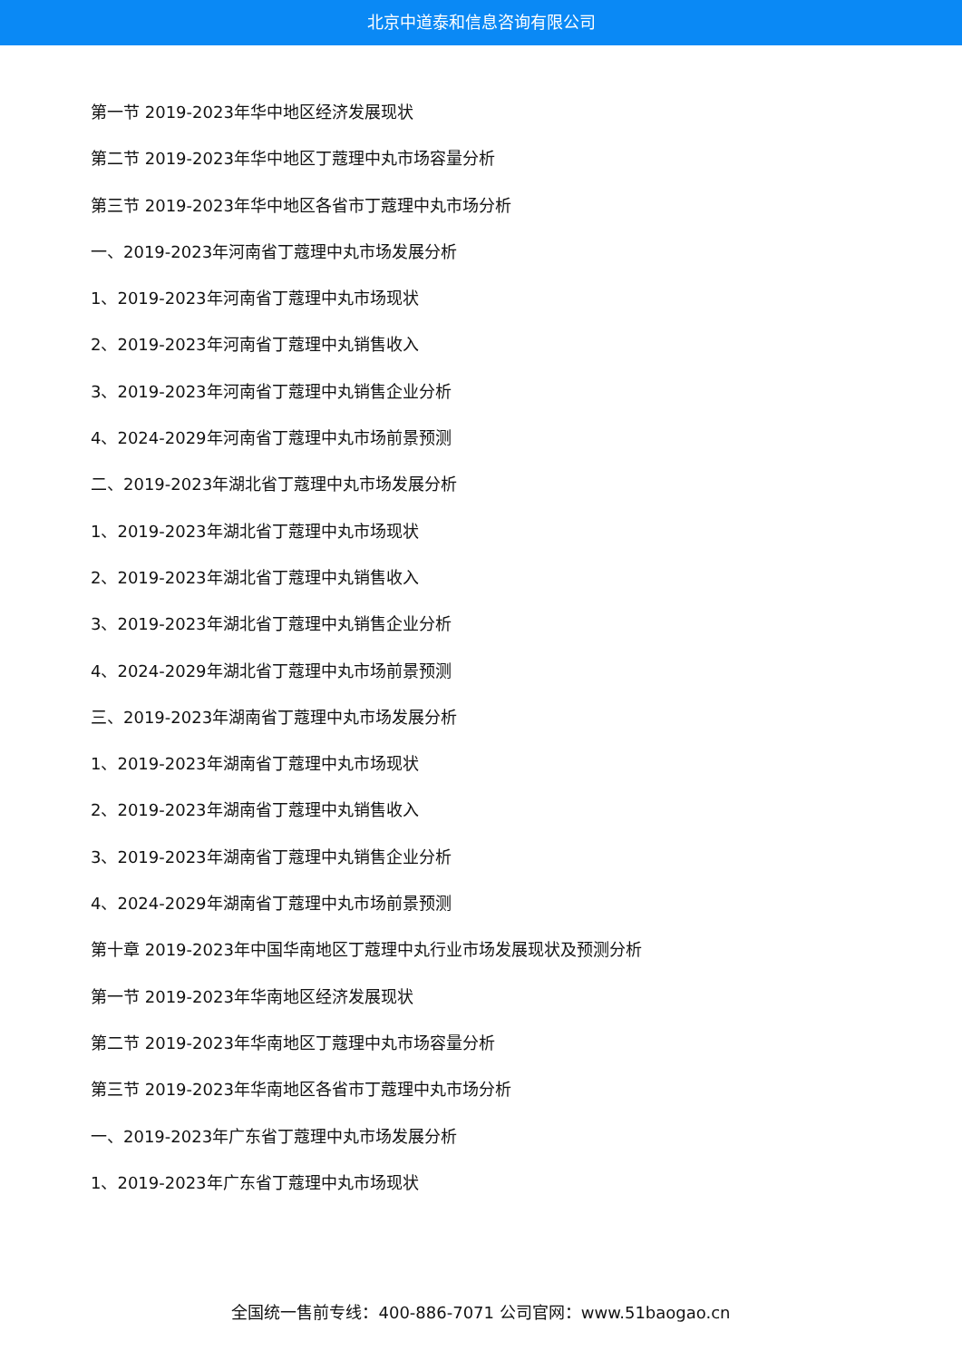北京中道泰和信息咨询有限公司
第一节 2019-2023年华中地区经济发展现状
第二节 2019-2023年华中地区丁蔻理中丸市场容量分析
第三节 2019-2023年华中地区各省市丁蔻理中丸市场分析
一、2019-2023年河南省丁蔻理中丸市场发展分析
1、2019-2023年河南省丁蔻理中丸市场现状
2、2019-2023年河南省丁蔻理中丸销售收入
3、2019-2023年河南省丁蔻理中丸销售企业分析
4、2024-2029年河南省丁蔻理中丸市场前景预测
二、2019-2023年湖北省丁蔻理中丸市场发展分析
1、2019-2023年湖北省丁蔻理中丸市场现状
2、2019-2023年湖北省丁蔻理中丸销售收入
3、2019-2023年湖北省丁蔻理中丸销售企业分析
4、2024-2029年湖北省丁蔻理中丸市场前景预测
三、2019-2023年湖南省丁蔻理中丸市场发展分析
1、2019-2023年湖南省丁蔻理中丸市场现状
2、2019-2023年湖南省丁蔻理中丸销售收入
3、2019-2023年湖南省丁蔻理中丸销售企业分析
4、2024-2029年湖南省丁蔻理中丸市场前景预测
第十章 2019-2023年中国华南地区丁蔻理中丸行业市场发展现状及预测分析
第一节 2019-2023年华南地区经济发展现状
第二节 2019-2023年华南地区丁蔻理中丸市场容量分析
第三节 2019-2023年华南地区各省市丁蔻理中丸市场分析
一、2019-2023年广东省丁蔻理中丸市场发展分析
1、2019-2023年广东省丁蔻理中丸市场现状
全国统一售前专线：400-886-7071 公司官网：www.51baogao.cn